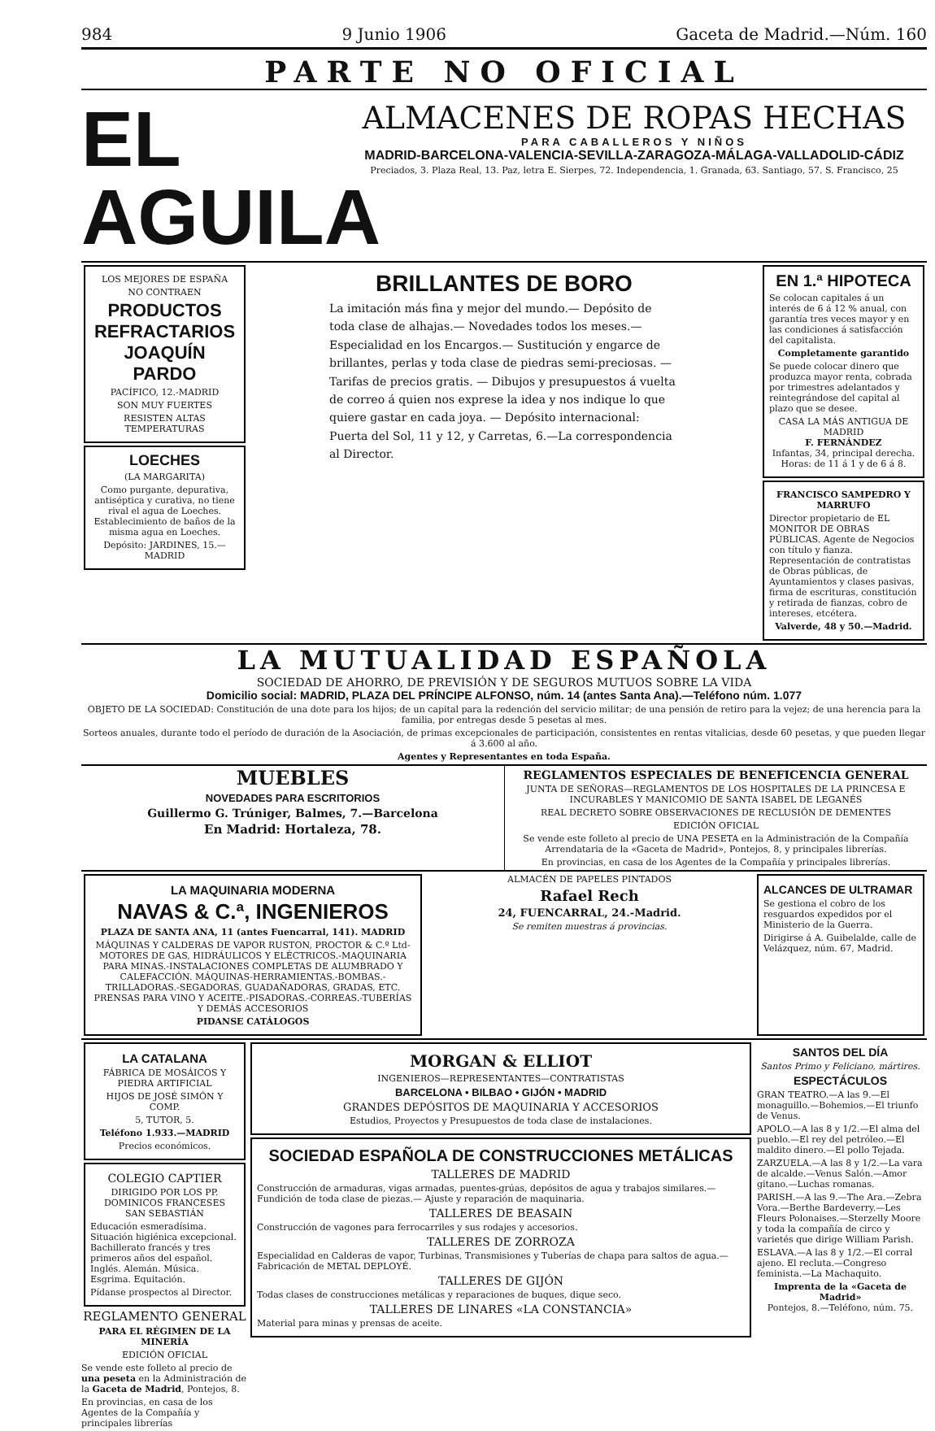984 9 Junio 1906 Gaceta de Madrid.—Núm. 160
PARTE NO OFICIAL
EL AGUILA
ALMACENES DE ROPAS HECHAS
PARA CABALLEROS Y NIÑOS
MADRID-BARCELONA-VALENCIA-SEVILLA-ZARAGOZA-MÁLAGA-VALLADOLID-CÁDIZ
Preciados, 3. Plaza Real, 13. Paz, letra E. Sierpes, 72. Independencia, 1. Granada, 63. Santiago, 57. S. Francisco, 25
LOS MEJORES DE ESPAÑA
NO CONTRAEN
PRODUCTOS REFRACTARIOS JOAQUÍN PARDO
PACÍFICO, 12.-MADRID
SON MUY FUERTES
RESISTEN ALTAS TEMPERATURAS
LOECHES
(LA MARGARITA)
Como purgante, depurativa, antiséptica y curativa, no tiene rival el agua de Loeches. Establecimiento de baños de la misma agua en Loeches.
Depósito: JARDINES, 15.—MADRID
BRILLANTES DE BORO
La imitación más fina y mejor del mundo.— Depósito de toda clase de alhajas.— Novedades todos los meses.—Especialidad en los Encargos.— Sustitución y engarce de brillantes, perlas y toda clase de piedras semi-preciosas. — Tarifas de precios gratis. — Dibujos y presupuestos á vuelta de correo á quien nos exprese la idea y nos indique lo que quiere gastar en cada joya. — Depósito internacional: Puerta del Sol, 11 y 12, y Carretas, 6.—La correspondencia al Director.
EN 1.ª HIPOTECA
Se colocan capitales á un interés de 6 á 12 % anual, con garantía tres veces mayor y en las condiciones á satisfacción del capitalista.
Completamente garantido
Se puede colocar dinero que produzca mayor renta, cobrada por trimestres adelantados y reintegrándose del capital al plazo que se desee.
CASA LA MÁS ANTIGUA DE MADRID
F. FERNÁNDEZ
Infantas, 34, principal derecha.
Horas: de 11 á 1 y de 6 á 8.
FRANCISCO SAMPEDRO Y MARRUFO
Director propietario de EL MONITOR DE OBRAS PÚBLICAS. Agente de Negocios con título y fianza. Representación de contratistas de Obras públicas, de Ayuntamientos y clases pasivas, firma de escrituras, constitución y retirada de fianzas, cobro de intereses, etcétera.
Valverde, 48 y 50.—Madrid.
LA MUTUALIDAD ESPAÑOLA
SOCIEDAD DE AHORRO, DE PREVISIÓN Y DE SEGUROS MUTUOS SOBRE LA VIDA
Domicilio social: MADRID, PLAZA DEL PRÍNCIPE ALFONSO, núm. 14 (antes Santa Ana).—Teléfono núm. 1.077
OBJETO DE LA SOCIEDAD: Constitución de una dote para los hijos; de un capital para la redención del servicio militar; de una pensión de retiro para la vejez; de una herencia para la familia, por entregas desde 5 pesetas al mes.
Sorteos anuales, durante todo el período de duración de la Asociación, de primas excepcionales de participación, consistentes en rentas vitalicias, desde 60 pesetas, y que pueden llegar á 3.600 al año.
Agentes y Representantes en toda España.
MUEBLES
NOVEDADES PARA ESCRITORIOS
Guillermo G. Trúniger, Balmes, 7.—Barcelona
En Madrid: Hortaleza, 78.
REGLAMENTOS ESPECIALES DE BENEFICENCIA GENERAL
JUNTA DE SEÑORAS—REGLAMENTOS DE LOS HOSPITALES DE LA PRINCESA E INCURABLES Y MANICOMIO DE SANTA ISABEL DE LEGANÉS
REAL DECRETO SOBRE OBSERVACIONES DE RECLUSIÓN DE DEMENTES
EDICIÓN OFICIAL
Se vende este folleto al precio de UNA PESETA en la Administración de la Compañía Arrendataria de la «Gaceta de Madrid», Pontejos, 8, y principales librerías.
En provincias, en casa de los Agentes de la Compañía y principales librerías.
LA MAQUINARIA MODERNA
NAVAS & C.ª, INGENIEROS
PLAZA DE SANTA ANA, 11 (antes Fuencarral, 141). MADRID
MÁQUINAS Y CALDERAS DE VAPOR RUSTON, PROCTOR & C.º Ltd-MOTORES DE GAS, HIDRÁULICOS Y ELÉCTRICOS.-MAQUINARIA PARA MINAS.-INSTALACIONES COMPLETAS DE ALUMBRADO Y CALEFACCIÓN. MÁQUINAS-HERRAMIENTAS.-BOMBAS.-TRILLADORAS.-SEGADORAS, GUADAÑADORAS, GRADAS, ETC. PRENSAS PARA VINO Y ACEITE.-PISADORAS.-CORREAS.-TUBERÍAS Y DEMÁS ACCESORIOS
PIDANSE CATÁLOGOS
ALMACÉN DE PAPELES PINTADOS
Rafael Rech
24, FUENCARRAL, 24.-Madrid.
Se remiten muestras á provincias.
ALCANCES DE ULTRAMAR
Se gestiona el cobro de los resguardos expedidos por el Ministerio de la Guerra.
Dirigirse á A. Guibelalde, calle de Velázquez, núm. 67, Madrid.
LA CATALANA
FÁBRICA DE MOSÁICOS Y PIEDRA ARTIFICIAL
HIJOS DE JOSÉ SIMÓN Y COMP.
5, TUTOR, 5.
Teléfono 1.933.—MADRID
Precios económicos.
COLEGIO CAPTIER
DIRIGIDO POR LOS PP. DOMINICOS FRANCESES
SAN SEBASTIÁN
Educación esmeradísima. Situación higiénica excepcional. Bachillerato francés y tres primeros años del español. Inglés. Alemán. Música. Esgrima. Equitación.
Pídanse prospectos al Director.
REGLAMENTO GENERAL
PARA EL RÉGIMEN DE LA MINERÍA
EDICIÓN OFICIAL
Se vende este folleto al precio de una peseta en la Administración de la Gaceta de Madrid, Pontejos, 8.
En provincias, en casa de los Agentes de la Compañía y principales librerías
MORGAN & ELLIOT
INGENIEROS—REPRESENTANTES—CONTRATISTAS
BARCELONA • BILBAO • GIJÓN • MADRID
GRANDES DEPÓSITOS DE MAQUINARIA Y ACCESORIOS
Estudios, Proyectos y Presupuestos de toda clase de instalaciones.
SOCIEDAD ESPAÑOLA DE CONSTRUCCIONES METÁLICAS
TALLERES DE MADRID
Construcción de armaduras, vigas armadas, puentes-grúas, depósitos de agua y trabajos similares.—Fundición de toda clase de piezas.— Ajuste y reparación de maquinaria.
TALLERES DE BEASAIN
Construcción de vagones para ferrocarriles y sus rodajes y accesorios.
TALLERES DE ZORROZA
Especialidad en Calderas de vapor, Turbinas, Transmisiones y Tuberías de chapa para saltos de agua.—Fabricación de METAL DEPLOYÉ.
TALLERES DE GIJÓN
Todas clases de construcciones metálicas y reparaciones de buques, dique seco.
TALLERES DE LINARES «LA CONSTANCIA»
Material para minas y prensas de aceite.
SANTOS DEL DÍA
Santos Primo y Feliciano, mártires.
ESPECTÁCULOS
GRAN TEATRO.—A las 9.—El monaguillo.—Bohemios.—El triunfo de Venus.
APOLO.—A las 8 y 1/2.—El alma del pueblo.—El rey del petróleo.—El maldito dinero.—El pollo Tejada.
ZARZUELA.—A las 8 y 1/2.—La vara de alcalde.—Venus Salón.—Amor gitano.—Luchas romanas.
PARISH.—A las 9.—The Ara.—Zebra Vora.—Berthe Bardeverry.—Les Fleurs Polonaises.—Sterzelly Moore y toda la compañía de circo y varietés que dirige William Parish.
ESLAVA.—A las 8 y 1/2.—El corral ajeno. El recluta.—Congreso feminista.—La Machaquito.
Imprenta de la «Gaceta de Madrid»
Pontejos, 8.—Teléfono, núm. 75.